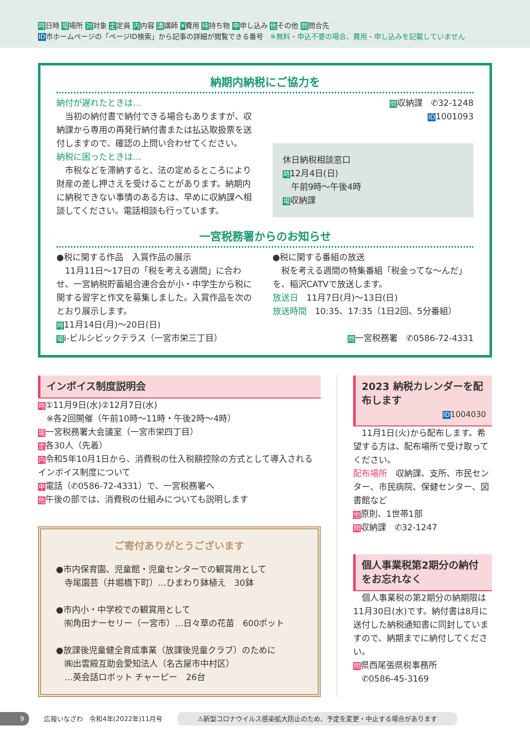時日時 場場所 対対象 定定員 内内容 講講師 ¥費用 持持ち物 申申し込み 他その他 問問合先
ID市ホームページの「ページID検索」から記事の詳細が閲覧できる番号　※無料・申込不要の場合、費用・申し込みを記載していません
納期内納税にご協力を
納付が遅れたときは…
　当初の納付書で納付できる場合もありますが、収納課から専用の再発行納付書または払込取扱票を送付しますので、確認の上問い合わせてください。
納税に困ったときは…
　市税などを滞納すると、法の定めるところにより財産の差し押さえを受けることがあります。納期内に納税できない事情のある方は、早めに収納課へ相談してください。電話相談も行っています。
問収納課　✆32-1248
ID1001093
休日納税相談窓口
時12月4日(日)
　午前9時～午後4時
場収納課
一宮税務署からのお知らせ
●税に関する作品　入賞作品の展示
　11月11日～17日の「税を考える週間」に合わせ、一宮納税貯蓄組合連合会が小・中学生から税に関する習字と作文を募集しました。入賞作品を次のとおり展示します。
時11月14日(月)～20日(日)
場i-ビルシビックテラス（一宮市栄三丁目）
●税に関する番組の放送
　税を考える週間の特集番組「税金ってな～んだ」を、稲沢CATVで放送します。
放送日　11月7日(月)～13日(日)
放送時間　10:35、17:35（1日2回、5分番組）
問一宮税務署　✆0586-72-4331
インボイス制度説明会
時①11月9日(水)②12月7日(水)
　※各2回開催（午前10時～11時・午後2時～4時）
場一宮税務署大会議室（一宮市栄四丁目）
定各30人（先着）
内令和5年10月1日から、消費税の仕入税額控除の方式として導入されるインボイス制度について
申電話（✆0586-72-4331）で、一宮税務署へ
他午後の部では、消費税の仕組みについても説明します
ご寄付ありがとうございます
●市内保育園、児童館・児童センターでの観賞用として
　寺尾園芸（井堀橋下町）…ひまわり鉢植え　30鉢
●市内小・中学校での観賞用として
　㈲角田ナーセリー（一宮市）…日々草の花苗　600ポット
●放課後児童健全育成事業（放課後児童クラブ）のために
　㈱出雲殿互助会愛知法人（名古屋市中村区）
　…英会話ロボット チャーピー　26台
2023 納税カレンダーを配布します
ID1004030
　11月1日(火)から配布します。希望する方は、配布場所で受け取ってください。
配布場所　収納課、支所、市民センター、市民病院、保健センター、図書館など
他原則、1世帯1部
問収納課　✆32-1247
個人事業税第2期分の納付をお忘れなく
　個人事業税の第2期分の納期限は11月30日(水)です。納付書は8月に送付した納税通知書に同封していますので、納期までに納付してください。
問県西尾張県税事務所
　✆0586-45-3169
9 広報いなざわ　令和4年(2022年)11月号 ⚠新型コロナウイルス感染拡大防止のため、予定を変更・中止する場合があります